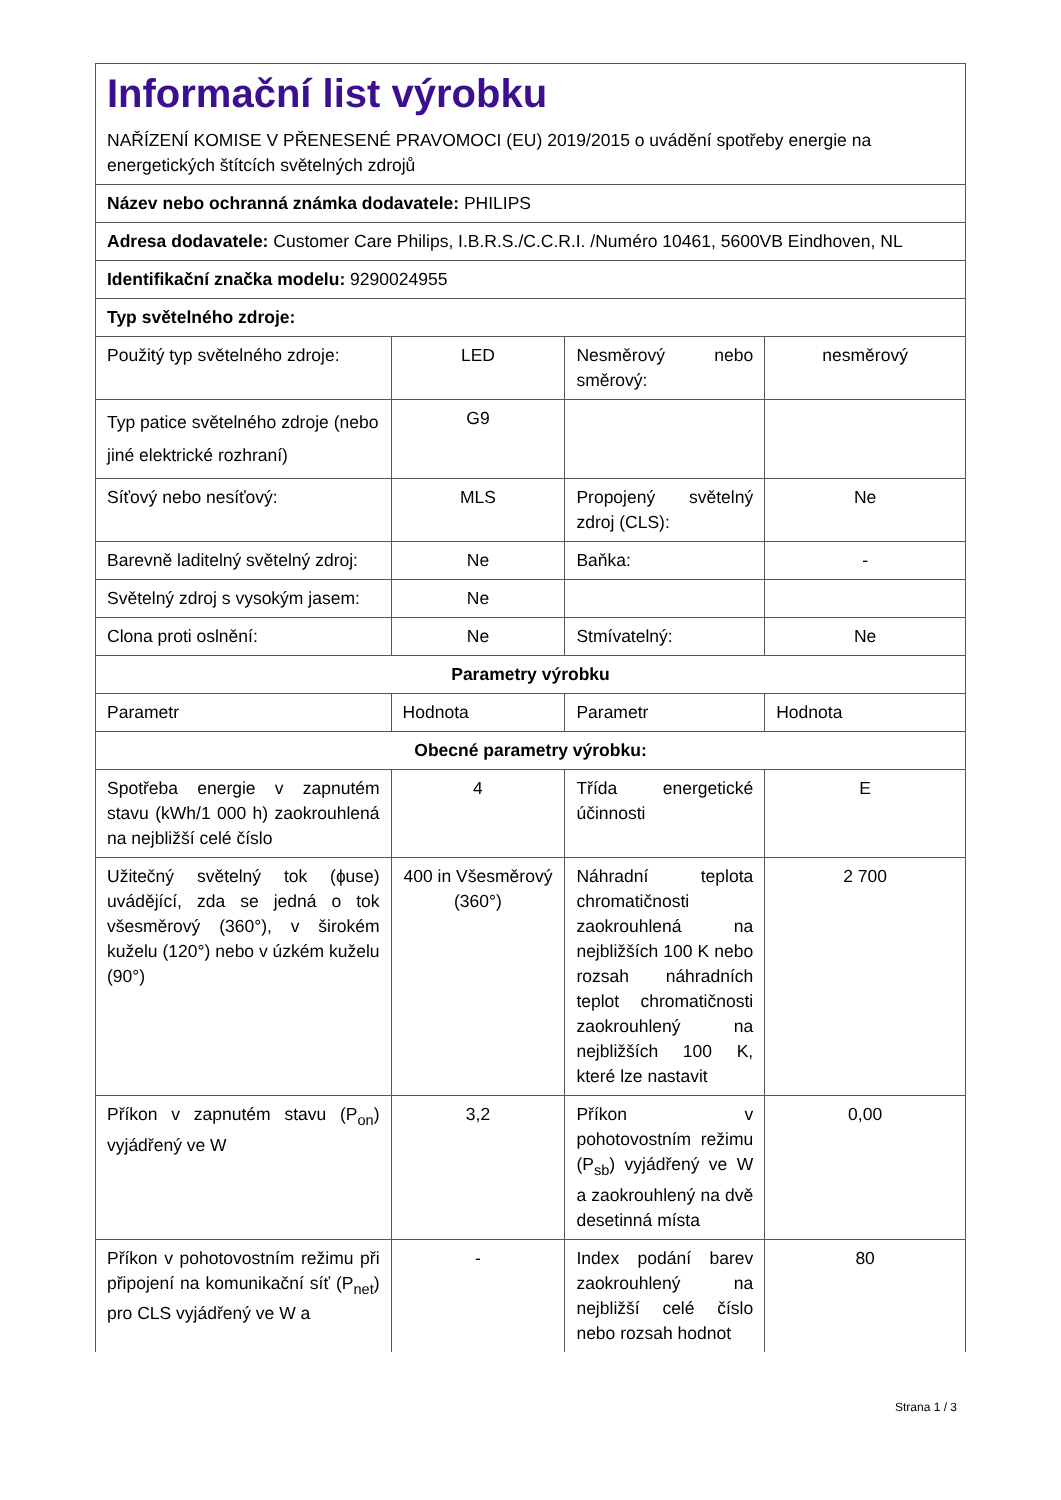| Informační list výrobku NAŘÍZENÍ KOMISE V PŘENESENÉ PRAVOMOCI (EU) 2019/2015 o uvádění spotřeby energie na energetických štítcích světelných zdrojů | | | |
| Název nebo ochranná známka dodavatele: PHILIPS | | | |
| Adresa dodavatele: Customer Care Philips, I.B.R.S./C.C.R.I. /Numéro 10461, 5600VB Eindhoven, NL | | | |
| Identifikační značka modelu: 9290024955 | | | |
| Typ světelného zdroje: | | | |
| Použitý typ světelného zdroje: | LED | Nesměrový nebo směrový: | nesměrový |
| Typ patice světelného zdroje (nebo jiné elektrické rozhraní) | G9 | | |
| Síťový nebo nesíťový: | MLS | Propojený světelný zdroj (CLS): | Ne |
| Barevně laditelný světelný zdroj: | Ne | Baňka: | - |
| Světelný zdroj s vysokým jasem: | Ne | | |
| Clona proti oslnění: | Ne | Stmívatelný: | Ne |
| Parametry výrobku | | | |
| Parametr | Hodnota | Parametr | Hodnota |
| Obecné parametry výrobku: | | | |
| Spotřeba energie v zapnutém stavu (kWh/1 000 h) zaokrouhlená na nejbližší celé číslo | 4 | Třída energetické účinnosti | E |
| Užitečný světelný tok (ɸuse) uvádějící, zda se jedná o tok všesměrový (360°), v širokém kuželu (120°) nebo v úzkém kuželu (90°) | 400 in Všesměrový (360°) | Náhradní teplota chromatičnosti zaokrouhlená na nejbližších 100 K nebo rozsah náhradních teplot chromatičnosti zaokrouhlený na nejbližších 100 K, které lze nastavit | 2 700 |
| Příkon v zapnutém stavu (P<sub>on</sub>) vyjádřený ve W | 3,2 | Příkon v pohotovostním režimu (P<sub>sb</sub>) vyjádřený ve W a zaokrouhlený na dvě desetinná místa | 0,00 |
| Příkon v pohotovostním režimu při připojení na komunikační síť (P<sub>net</sub>) pro CLS vyjádřený ve W a | - | Index podání barev zaokrouhlený na nejbližší celé číslo nebo rozsah hodnot | 80 |
Strana 1 / 3